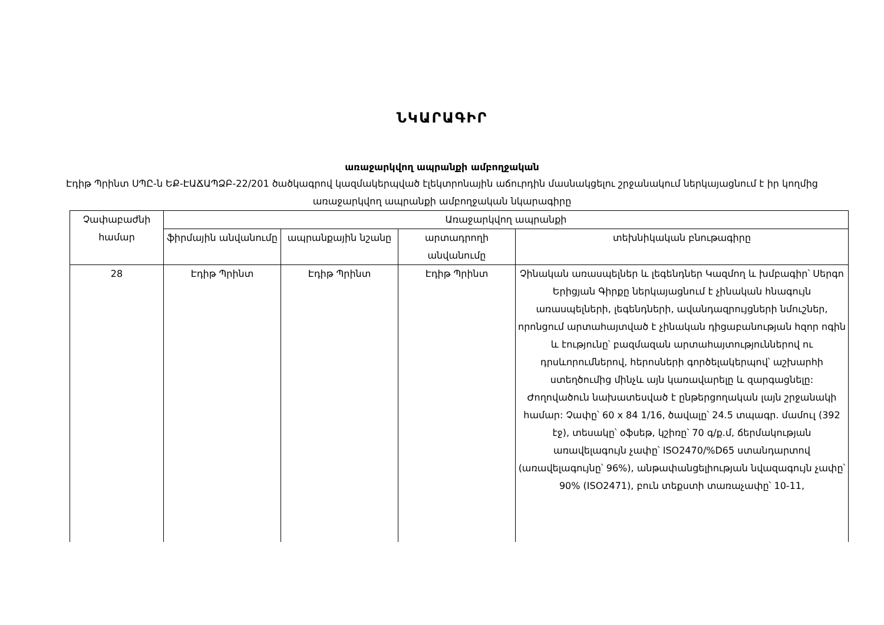ՆԿԱՐԱԳԻՐ
առաջարկվող ապրանքի ամբողջական
Էդիթ Պրինտ ՍՊԸ-ն ԵՔ-ԷԱՃԱՊՁԲ-22/201 ծածկագրով կազմակերպված էլեկտրոնային աճուրդին մասնակցելու շրջանակում ներկայացնում է իր կողմից առաջարկվող ապրանքի ամբողջական նկարագիրը
| Չափաբաժնի համար | Առաջարկվող ապրանքի | | | |
| --- | --- | --- | --- | --- |
| | ֆիրմային անվանումը | ապրանքային նշանը | արտադրողի անվանումը | տեխնիկական բնութագիրը |
| 28 | Էդիթ Պրինտ | Էդիթ Պրինտ | Էդիթ Պրինտ | Չինական առասպելներ և լեգենդներ Կազմող և խմբագիր՝ Սերգո Երիցյան Գիրքը ներկայացնում է չինական հնագույն առասպելների, լեգենդների, ավանդազրույցների նմուշներ, որոնցում արտահայտված է չինական դիցաբանության հզոր ոգին և էությունը՝ բազմազան արտահայտություններով ու դրսևորումներով, հերոսների գործելակերպով՝ աշխարհի ստեղծումից մինչև այն կառավարելը և զարգացնելը: Ժողովածուն նախատեսված է ընթերցողական լայն շրջանակի համար: Չափը՝ 60 x 84 1/16, ծավալը՝ 24.5 տպագր. մամուլ (392 էջ), տեսակը՝ օֆսեթ, կշիռը՝ 70 գ/ք.մ, ճերմակության առավելագույն չափը՝ ISO2470/%D65 ստանդարտով (առավելագույնը՝ 96%), անթափանցելիության նվազագույն չափը՝ 90% (ISO2471), բուն տեքստի տառաչափը՝ 10-11, |